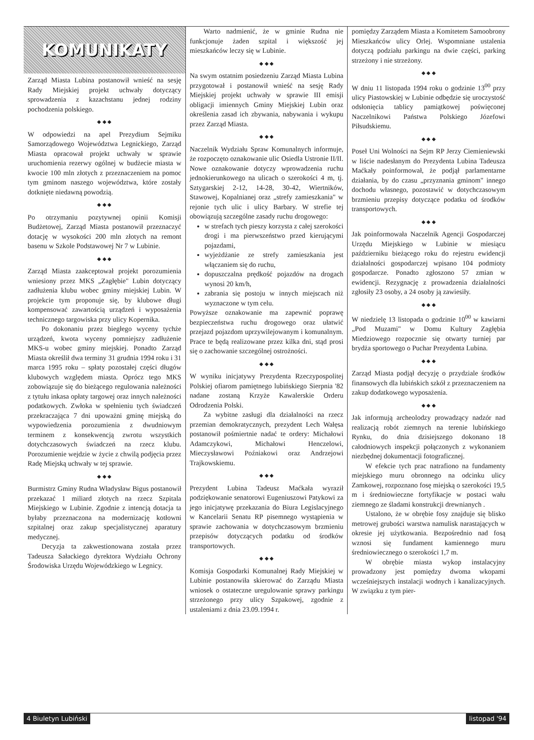KOMUNIKATY
Zarząd Miasta Lubina postanowił wnieść na sesję Rady Miejskiej projekt uchwały dotyczący sprowadzenia z kazachstanu jednej rodziny pochodzenia polskiego.
◆ ◆ ◆
W odpowiedzi na apel Prezydium Sejmiku Samorządowego Województwa Legnickiego, Zarząd Miasta opracował projekt uchwały w sprawie uruchomienia rezerwy ogólnej w budżecie miasta w kwocie 100 mln złotych z przeznaczeniem na pomoc tym gminom naszego województwa, które zostały dotknięte niedawną powodzią.
◆ ◆ ◆
Po otrzymaniu pozytywnej opinii Komisji Budżetowej, Zarząd Miasta postanowił przeznaczyć dotację w wysokości 200 mln złotych na remont basenu w Szkole Podstawowej Nr 7 w Lubinie.
◆ ◆ ◆
Zarząd Miasta zaakceptował projekt porozumienia wniesiony przez MKS „Zagłębie" Lubin dotyczący zadłużenia klubu wobec gminy miejskiej Lubin. W projekcie tym proponuje się, by klubowe długi kompensować zawartością urządzeń i wyposażenia technicznego targowiska przy ulicy Kopernika.
Po dokonaniu przez biegłego wyceny tychże urządzeń, kwota wyceny pomniejszy zadłużenie MKS-u wobec gminy miejskiej. Ponadto Zarząd Miasta określił dwa terminy 31 grudnia 1994 roku i 31 marca 1995 roku – spłaty pozostałej części długów klubowych względem miasta. Oprócz tego MKS zobowiązuje się do bieżącego regulowania należności z tytułu inkasa opłaty targowej oraz innych należności podatkowych. Zwłoka w spełnieniu tych świadczeń przekraczająca 7 dni upoważni gminę miejską do wypowiedzenia porozumienia z dwudniowym terminem z konsekwencją zwrotu wszystkich dotychczasowych świadczeń na rzecz klubu. Porozumienie wejdzie w życie z chwilą podjęcia przez Radę Miejską uchwały w tej sprawie.
◆ ◆ ◆
Burmistrz Gminy Rudna Władysław Bigus postanowił przekazać 1 miliard złotych na rzecz Szpitala Miejskiego w Lubinie. Zgodnie z intencją dotacja ta byłaby przeznaczona na modernizację kotłowni szpitalnej oraz zakup specjalistycznej aparatury medycznej.
Decyzja ta zakwestionowana została przez Tadeusza Sałackiego dyrektora Wydziału Ochrony Środowiska Urzędu Wojewódzkiego w Legnicy.
Warto nadmienić, że w gminie Rudna nie funkcjonuje żaden szpital i większość jej mieszkańców leczy się w Lubinie.
◆ ◆ ◆
Na swym ostatnim posiedzeniu Zarząd Miasta Lubina przygotował i postanowił wnieść na sesję Rady Miejskiej projekt uchwały w sprawie III emisji obligacji imiennych Gminy Miejskiej Lubin oraz określenia zasad ich zbywania, nabywania i wykupu przez Zarząd Miasta.
◆ ◆ ◆
Naczelnik Wydziału Spraw Komunalnych informuje, że rozpoczęto oznakowanie ulic Osiedla Ustronie II/II. Nowe oznakowanie dotyczy wprowadzenia ruchu jednokierunkowego na ulicach o szerokości 4 m, tj. Sztygarskiej 2-12, 14-28, 30-42, Wiertników, Stawowej, Kopalnianej oraz „strefy zamieszkania" w rejonie tych ulic i ulicy Barbary. W strefie tej obowiązują szczególne zasady ruchu drogowego:
w strefach tych pieszy korzysta z całej szerokości drogi i ma pierwszeństwo przed kierującymi pojazdami,
wyjeżdżanie ze strefy zamieszkania jest włączaniem się do ruchu,
dopuszczalna prędkość pojazdów na drogach wynosi 20 km/h,
zabrania się postoju w innych miejscach niż wyznaczone w tym celu.
Powyższe oznakowanie ma zapewnić poprawę bezpieczeństwa ruchu drogowego oraz ułatwić przejazd pojazdom uprzywilejowanym i komunalnym. Prace te będą realizowane przez kilka dni, stąd prosi się o zachowanie szczególnej ostrożności.
◆ ◆ ◆
W wyniku inicjatywy Prezydenta Rzeczypospolitej Polskiej ofiarom pamiętnego lubińskiego Sierpnia '82 nadane zostaną Krzyże Kawalerskie Orderu Odrodzenia Polski.
Za wybitne zasługi dla działalności na rzecz przemian demokratycznych, prezydent Lech Wałęsa postanowił pośmiertnie nadać te ordery: Michałowi Adamczykowi, Michałowi Henczelowi, Mieczysławowi Poźniakowi oraz Andrzejowi Trajkowskiemu.
◆ ◆ ◆
Prezydent Lubina Tadeusz Maćkała wyraził podziękowanie senatorowi Eugeniuszowi Patykowi za jego inicjatywę przekazania do Biura Legislacyjnego w Kancelarii Senatu RP pisemnego wystąpienia w sprawie zachowania w dotychczasowym brzmieniu przepisów dotyczących podatku od środków transportowych.
◆ ◆ ◆
Komisja Gospodarki Komunalnej Rady Miejskiej w Lubinie postanowiła skierować do Zarządu Miasta wniosek o ostateczne uregulowanie sprawy parkingu strzeżonego przy ulicy Szpakowej, zgodnie z ustaleniami z dnia 23.09.1994 r.
pomiędzy Zarządem Miasta a Komitetem Samoobrony Mieszkańców ulicy Orlej. Wspomniane ustalenia dotyczą podziału parkingu na dwie części, parking strzeżony i nie strzeżony.
◆ ◆ ◆
W dniu 11 listopada 1994 roku o godzinie 13<sup>00</sup> przy ulicy Piastowskiej w Lubinie odbędzie się uroczystość odsłonięcia tablicy pamiątkowej poświęconej Naczelnikowi Państwa Polskiego Józefowi Piłsudskiemu.
◆ ◆ ◆
Poseł Uni Wolności na Sejm RP Jerzy Ciemieniewski w liście nadesłanym do Prezydenta Lubina Tadeusza Maćkały poinformował, że podjął parlamentarne działania, by do czasu „przyznania gminom" innego dochodu własnego, pozostawić w dotychczasowym brzmieniu przepisy dotyczące podatku od środków transportowych.
◆ ◆ ◆
Jak poinformowała Naczelnik Agencji Gospodarczej Urzędu Miejskiego w Lubinie w miesiącu październiku bieżącego roku do rejestru ewidencji działalności gospodarczej wpisano 104 podmioty gospodarcze. Ponadto zgłoszono 57 zmian w ewidencji. Rezygnację z prowadzenia działalności zgłosiły 23 osoby, a 24 osoby ją zawiesiły.
◆ ◆ ◆
W niedzielę 13 listopada o godzinie 10<sup>00</sup> w kawiarni „Pod Muzami" w Domu Kultury Zagłębia Miedziowego rozpocznie się otwarty turniej par brydża sportowego o Puchar Prezydenta Lubina.
◆ ◆ ◆
Zarząd Miasta podjął decyzję o przydziale środków finansowych dla lubińskich szkół z przeznaczeniem na zakup dodatkowego wyposażenia.
◆ ◆ ◆
Jak informują archeolodzy prowadzący nadzór nad realizacją robót ziemnych na terenie lubińskiego Rynku, do dnia dzisiejszego dokonano 18 całodniowych inspekcji połączonych z wykonaniem niezbędnej dokumentacji fotograficznej.
W efekcie tych prac natrafiono na fundamenty miejskiego muru obronnego na odcinku ulicy Zamkowej, rozpoznano fosę miejską o szerokości 19,5 m i średniowieczne fortyfikacje w postaci wału ziemnego ze śladami konstrukcji drewnianych .
Ustalono, że w obrębie fosy znajduje się blisko metrowej grubości warstwa namulisk narastających w okresie jej użytkowania. Bezpośrednio nad fosą wznosi się fundament kamiennego muru średniowiecznego o szerokości 1,7 m.
W obrębie miasta wykop instalacyjny prowadzony jest pomiędzy dwoma wkopami wcześniejszych instalacji wodnych i kanalizacyjnych. W związku z tym pier-
4 Biuletyn Lubiński listopad '94